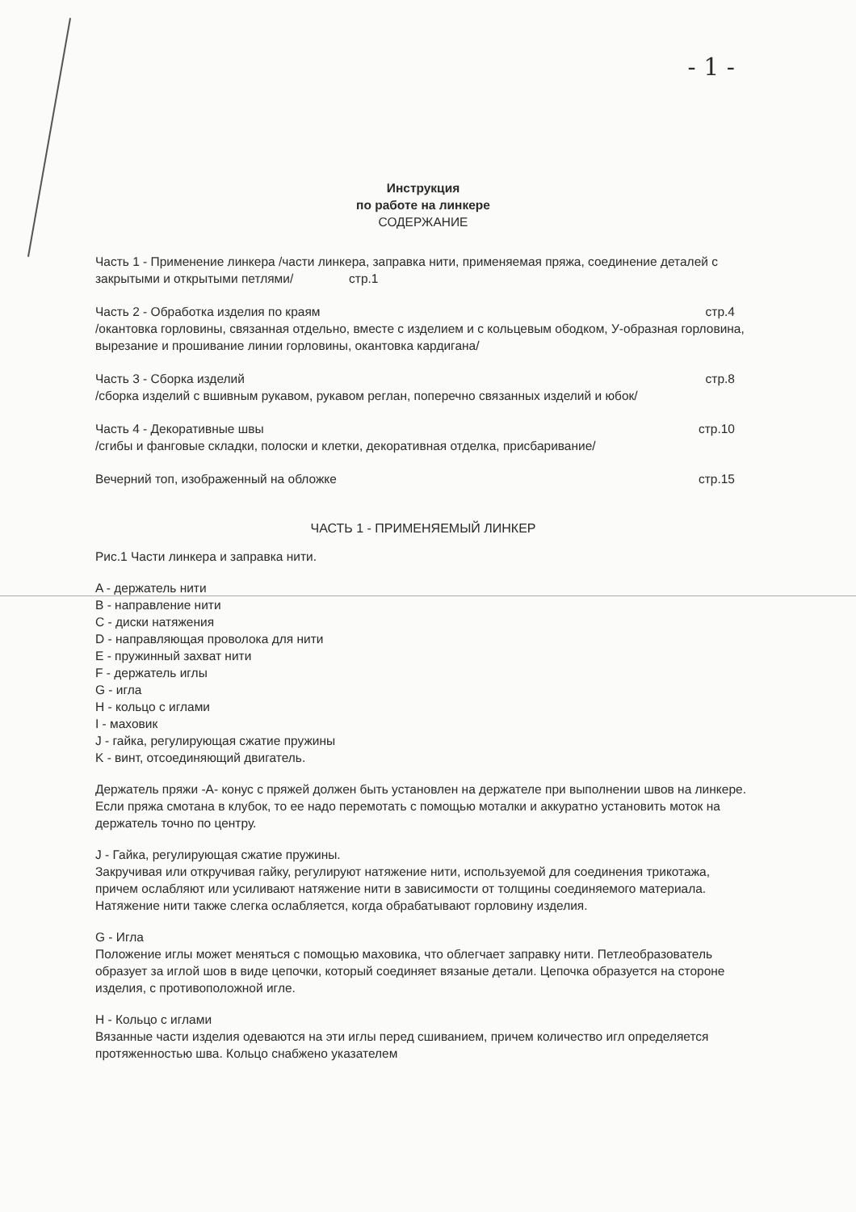- 1 -
Инструкция
по работе на линкере
СОДЕРЖАНИЕ
Часть 1 - Применение линкера /части линкера, заправка нити, применяемая пряжа, соединение деталей с закрытыми и открытыми петлями/ стр.1
Часть 2 - Обработка изделия по краям стр.4
/окантовка горловины, связанная отдельно, вместе с изделием и с кольцевым ободком, У-образная горловина, вырезание и прошивание линии горловины, окантовка кардигана/
Часть 3 - Сборка изделий стр.8
/сборка изделий с вшивным рукавом, рукавом реглан, поперечно связанных изделий и юбок/
Часть 4 - Декоративные швы стр.10
/сгибы и фанговые складки, полоски и клетки, декоративная отделка, присбаривание/
Вечерний топ, изображенный на обложке стр.15
ЧАСТЬ 1 - ПРИМЕНЯЕМЫЙ ЛИНКЕР
Рис.1 Части линкера и заправка нити.
A - держатель нити
B - направление нити
C - диски натяжения
D - направляющая проволока для нити
E - пружинный захват нити
F - держатель иглы
G - игла
H - кольцо с иглами
I - маховик
J - гайка, регулирующая сжатие пружины
K - винт, отсоединяющий двигатель.
Держатель пряжи -A- конус с пряжей должен быть установлен на держателе при выполнении швов на линкере. Если пряжа смотана в клубок, то ее надо перемотать с помощью моталки и аккуратно установить моток на держатель точно по центру.
J - Гайка, регулирующая сжатие пружины.
Закручивая или откручивая гайку, регулируют натяжение нити, используемой для соединения трикотажа, причем ослабляют или усиливают натяжение нити в зависимости от толщины соединяемого материала.
Натяжение нити также слегка ослабляется, когда обрабатывают горловину изделия.
G - Игла
Положение иглы может меняться с помощью маховика, что облегчает заправку нити. Петлеобразователь образует за иглой шов в виде цепочки, который соединяет вязаные детали. Цепочка образуется на стороне изделия, с противоположной игле.
H - Кольцо с иглами
Вязанные части изделия одеваются на эти иглы перед сшиванием, причем количество игл определяется протяженностью шва. Кольцо снабжено указателем